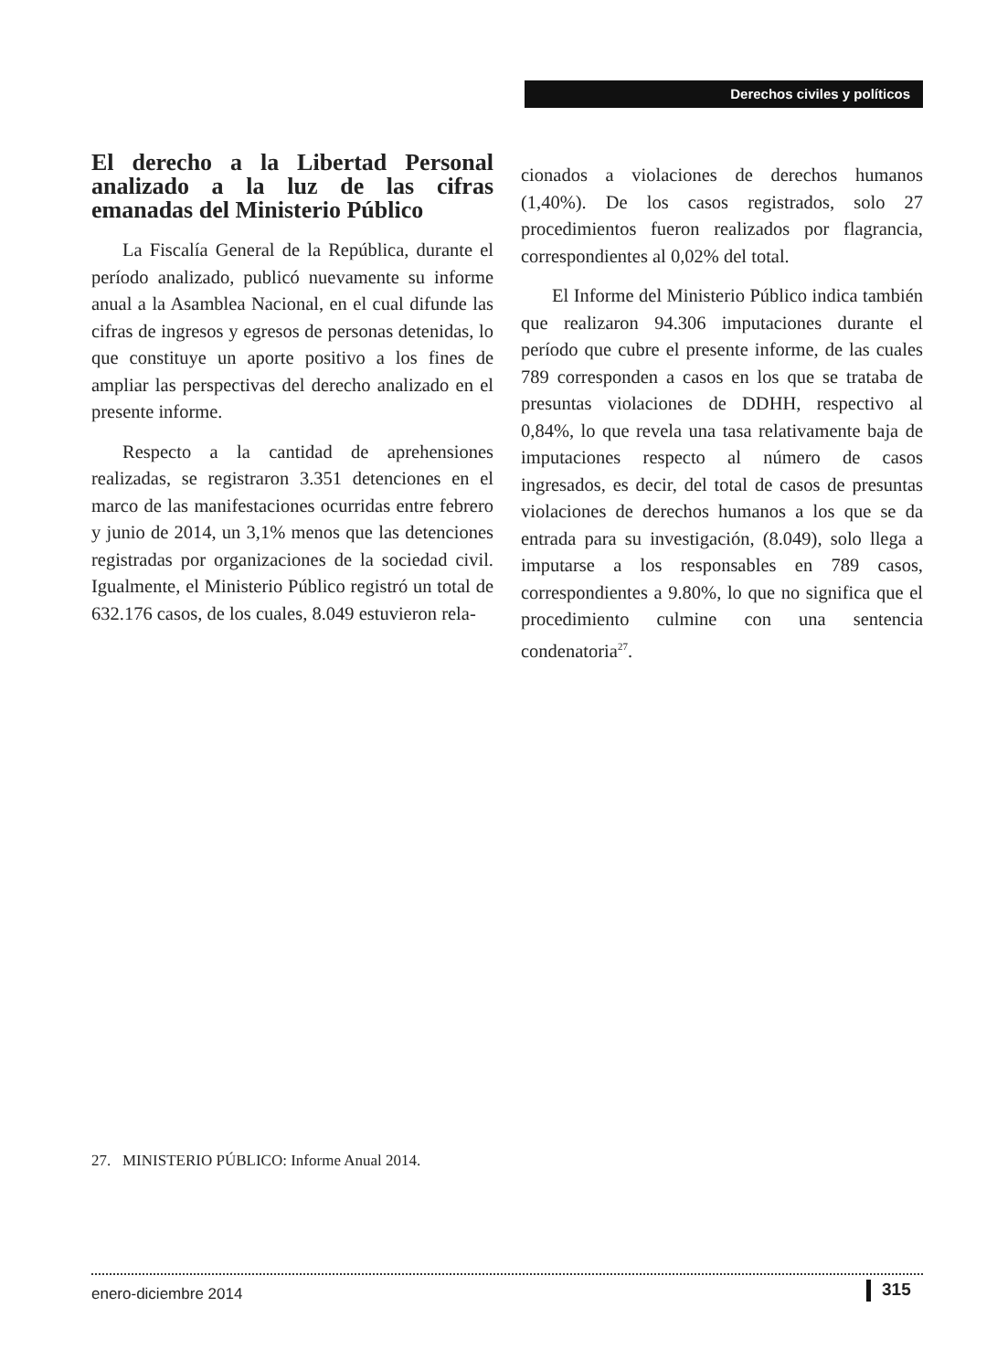Derechos civiles y políticos
El derecho a la Libertad Personal analizado a la luz de las cifras emanadas del Ministerio Público
La Fiscalía General de la República, durante el período analizado, publicó nuevamente su informe anual a la Asamblea Nacional, en el cual difunde las cifras de ingresos y egresos de personas detenidas, lo que constituye un aporte positivo a los fines de ampliar las perspectivas del derecho analizado en el presente informe.
Respecto a la cantidad de aprehensiones realizadas, se registraron 3.351 detenciones en el marco de las manifestaciones ocurridas entre febrero y junio de 2014, un 3,1% menos que las detenciones registradas por organizaciones de la sociedad civil. Igualmente, el Ministerio Público registró un total de 632.176 casos, de los cuales, 8.049 estuvieron rela-
cionados a violaciones de derechos humanos (1,40%). De los casos registrados, solo 27 procedimientos fueron realizados por flagrancia, correspondientes al 0,02% del total.
El Informe del Ministerio Público indica también que realizaron 94.306 imputaciones durante el período que cubre el presente informe, de las cuales 789 corresponden a casos en los que se trataba de presuntas violaciones de DDHH, respectivo al 0,84%, lo que revela una tasa relativamente baja de imputaciones respecto al número de casos ingresados, es decir, del total de casos de presuntas violaciones de derechos humanos a los que se da entrada para su investigación, (8.049), solo llega a imputarse a los responsables en 789 casos, correspondientes a 9.80%, lo que no significa que el procedimiento culmine con una sentencia condenatoria<sup>27</sup>.
27. MINISTERIO PÚBLICO: Informe Anual 2014.
enero-diciembre 2014 315